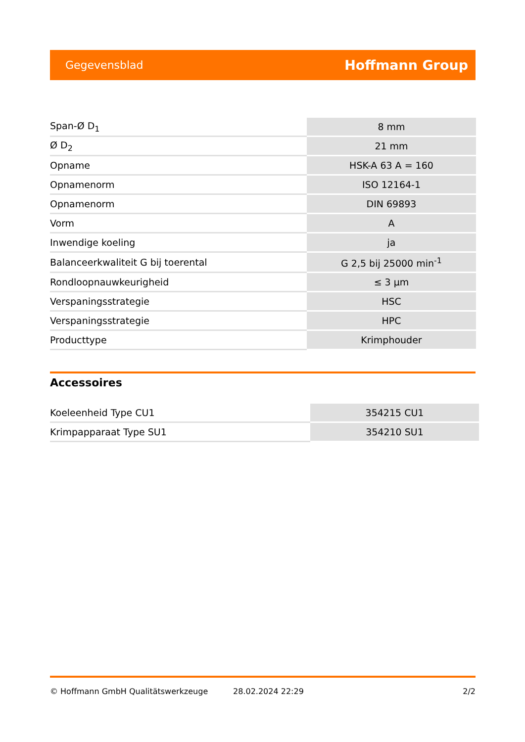Gegevensblad Hoffmann Group
| Span-Ø D<sub>1</sub> | 8 mm |
| Ø D<sub>2</sub> | 21 mm |
| Opname | HSK-A 63 A = 160 |
| Opnamenorm | ISO 12164-1 |
| Opnamenorm | DIN 69893 |
| Vorm | A |
| Inwendige koeling | ja |
| Balanceerkwaliteit G bij toerental | G 2,5 bij 25000 min<sup>-1</sup> |
| Rondloopnauwkeurigheid | ≤ 3 µm |
| Verspaningsstrategie | HSC |
| Verspaningsstrategie | HPC |
| Producttype | Krimphouder |
Accessoires
| Koeleenheid Type CU1 | 354215 CU1 |
| Krimpapparaat Type SU1 | 354210 SU1 |
© Hoffmann GmbH Qualitätswerkzeuge 28.02.2024 22:29 2/2